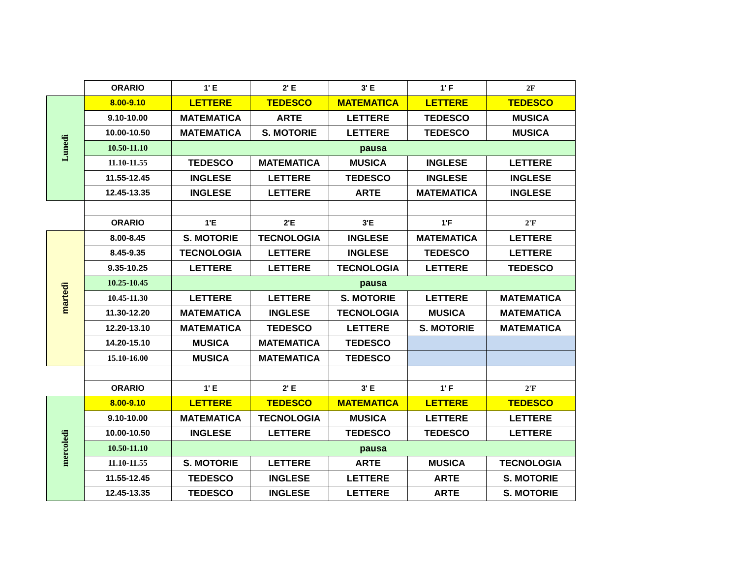| | ORARIO | 1' E | 2' E | 3' E | 1' F | 2F |
| Lunedì | 8.00-9.10 | LETTERE | TEDESCO | MATEMATICA | LETTERE | TEDESCO |
| | 9.10-10.00 | MATEMATICA | ARTE | LETTERE | TEDESCO | MUSICA |
| | 10.00-10.50 | MATEMATICA | S. MOTORIE | LETTERE | TEDESCO | MUSICA |
| | 10.50-11.10 | pausa | | | | |
| | 11.10-11.55 | TEDESCO | MATEMATICA | MUSICA | INGLESE | LETTERE |
| | 11.55-12.45 | INGLESE | LETTERE | TEDESCO | INGLESE | INGLESE |
| | 12.45-13.35 | INGLESE | LETTERE | ARTE | MATEMATICA | INGLESE |
| | ORARIO | 1'E | 2'E | 3'E | 1'F | 2'F |
| martedì | 8.00-8.45 | S. MOTORIE | TECNOLOGIA | INGLESE | MATEMATICA | LETTERE |
| | 8.45-9.35 | TECNOLOGIA | LETTERE | INGLESE | TEDESCO | LETTERE |
| | 9.35-10.25 | LETTERE | LETTERE | TECNOLOGIA | LETTERE | TEDESCO |
| | 10.25-10.45 | pausa | | | | |
| | 10.45-11.30 | LETTERE | LETTERE | S. MOTORIE | LETTERE | MATEMATICA |
| | 11.30-12.20 | MATEMATICA | INGLESE | TECNOLOGIA | MUSICA | MATEMATICA |
| | 12.20-13.10 | MATEMATICA | TEDESCO | LETTERE | S. MOTORIE | MATEMATICA |
| | 14.20-15.10 | MUSICA | MATEMATICA | TEDESCO | | |
| | 15.10-16.00 | MUSICA | MATEMATICA | TEDESCO | | |
| | ORARIO | 1' E | 2' E | 3' E | 1' F | 2'F |
| mercoledì | 8.00-9.10 | LETTERE | TEDESCO | MATEMATICA | LETTERE | TEDESCO |
| | 9.10-10.00 | MATEMATICA | TECNOLOGIA | MUSICA | LETTERE | LETTERE |
| | 10.00-10.50 | INGLESE | LETTERE | TEDESCO | TEDESCO | LETTERE |
| | 10.50-11.10 | pausa | | | | |
| | 11.10-11.55 | S. MOTORIE | LETTERE | ARTE | MUSICA | TECNOLOGIA |
| | 11.55-12.45 | TEDESCO | INGLESE | LETTERE | ARTE | S. MOTORIE |
| | 12.45-13.35 | TEDESCO | INGLESE | LETTERE | ARTE | S. MOTORIE |